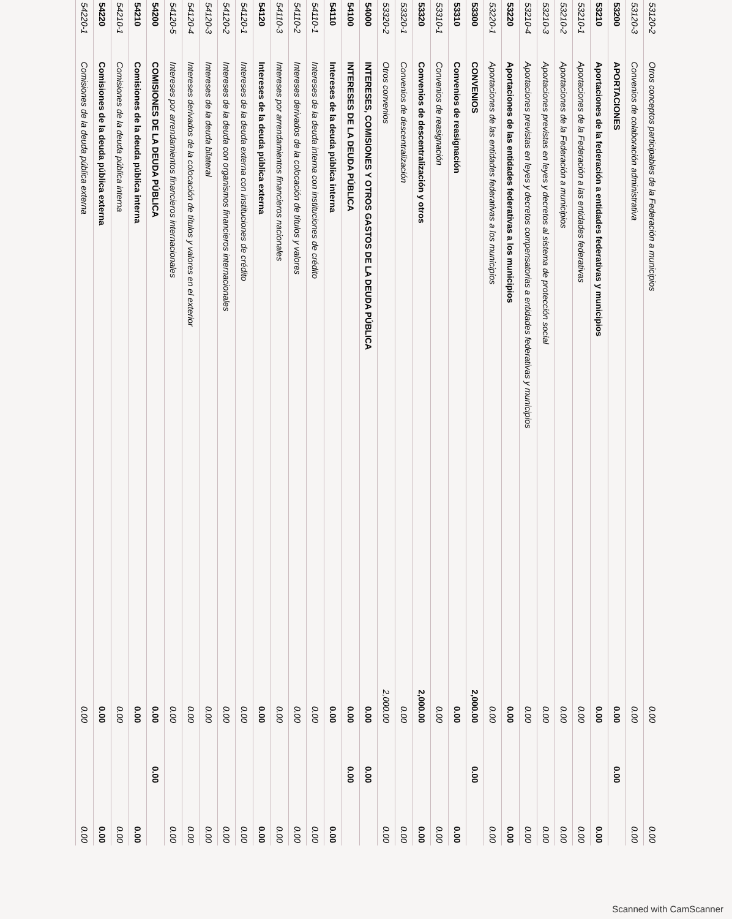| 53120-2 | Otros conceptos participables de la Federación a municipios | 0.00 | | 0.00 |
| 53120-3 | Convenios de colaboración administrativa | 0.00 | | 0.00 |
| 53200 | APORTACIONES | 0.00 | 0.00 | |
| 53210 | Aportaciones de la federación a entidades federativas y municipios | 0.00 | | 0.00 |
| 53210-1 | Aportaciones de la Federación a las entidades federativas | 0.00 | | 0.00 |
| 53210-2 | Aportaciones de la Federación a municipios | 0.00 | | 0.00 |
| 53210-3 | Aportaciones previstas en leyes y decretos al sistema de protección social | 0.00 | | 0.00 |
| 53210-4 | Aportaciones previstas en leyes y decretos compensatorias a entidades federativas y municipios | 0.00 | | 0.00 |
| 53220 | Aportaciones de las entidades federativas a los municipios | 0.00 | | 0.00 |
| 53220-1 | Aportaciones de las entidades federativas a los municipios | 0.00 | | 0.00 |
| 53300 | CONVENIOS | 2,000.00 | 0.00 | |
| 53310 | Convenios de reasignación | 0.00 | | 0.00 |
| 53310-1 | Convenios de reasignación | 0.00 | | 0.00 |
| 53320 | Convenios de descentralización y otros | 2,000.00 | | 0.00 |
| 53320-1 | Convenios de descentralización | 0.00 | | 0.00 |
| 53320-2 | Otros convenios | 2,000.00 | | 0.00 |
| 54000 | INTERESES, COMISIONES Y OTROS GASTOS DE LA DEUDA PÚBLICA | 0.00 | 0.00 | |
| 54100 | INTERESES DE LA DEUDA PÚBLICA | 0.00 | 0.00 | |
| 54110 | Intereses de la deuda pública interna | 0.00 | | 0.00 |
| 54110-1 | Intereses de la deuda interna con instituciones de crédito | 0.00 | | 0.00 |
| 54110-2 | Intereses derivados de la colocación de títulos y valores | 0.00 | | 0.00 |
| 54110-3 | Intereses por arrendamientos financieros nacionales | 0.00 | | 0.00 |
| 54120 | Intereses de la deuda pública externa | 0.00 | | 0.00 |
| 54120-1 | Intereses de la deuda externa con instituciones de crédito | 0.00 | | 0.00 |
| 54120-2 | Intereses de la deuda con organismos financieros internacionales | 0.00 | | 0.00 |
| 54120-3 | Intereses de la deuda bilateral | 0.00 | | 0.00 |
| 54120-4 | Intereses derivados de la colocación de títulos y valores en el exterior | 0.00 | | 0.00 |
| 54120-5 | Intereses por arrendamientos financieros internacionales | 0.00 | | 0.00 |
| 54200 | COMISIONES DE LA DEUDA PÚBLICA | 0.00 | 0.00 | |
| 54210 | Comisiones de la deuda pública interna | 0.00 | | 0.00 |
| 54210-1 | Comisiones de la deuda pública interna | 0.00 | | 0.00 |
| 54220 | Comisiones de la deuda pública externa | 0.00 | | 0.00 |
| 54220-1 | Comisiones de la deuda pública externa | 0.00 | | 0.00 |
Scanned with CamScanner